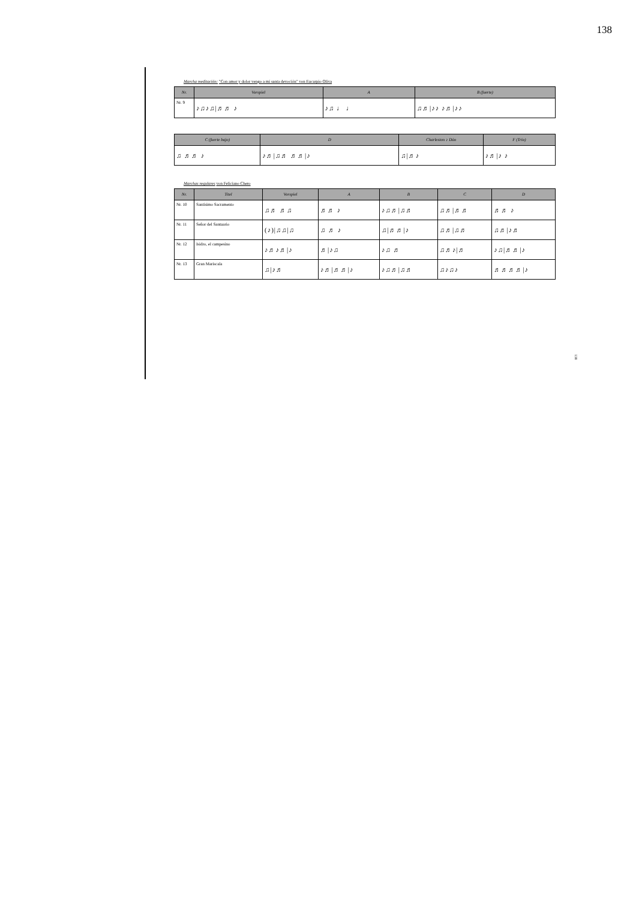138
Marcha meditación: "Con amor y dolor vengo a mi santa devoción" von Eucarpio Oliva
| Nr. | Vorspiel | A | B (fuerte) |
| --- | --- | --- | --- |
| Nr. 9 | ♪♫♪♫/♬♬ ♪ | ♪♫ ♩ ♩ | ♫♬/♪♪ ♪♬/♪♪ |
| C (fuerte bajo) | D | Charleston ♪ Dúo | F (Trío) |
| --- | --- | --- | --- |
| ♫ ♬♬ ♪ | ♪♬/♫♬ ♬♬/♪ | ♫/♬♪ | ♪♬/♪ ♪ |
Marchas regulares von Feliciano Chero
| Nr. | Titel | Vorspiel | A | B | C | D |
| --- | --- | --- | --- | --- | --- | --- |
| Nr. 10 | Santísimo Sacramento | ♫♬ ♬♫ | ♬♬ ♪ | ♪♫♬/♫♬ | ♫♬/♬♬ | ♬♬ ♪ |
| Nr. 11 | Señor del Santuario | (♪)/♫♫/♫ | ♫ ♬ ♪ | ♫/♬♬/♪ | ♫♬/♫♬ | ♫♬/♪♬ |
| Nr. 12 | Isidro, el campesino | ♪♬♪♬/♪ | ♬/♪♫ | ♪♫ ♬ | ♫♬♪/♬ | ♪♫/♬♬/♪ |
| Nr. 13 | Gran Mariscala | ♫/♪♬ | ♪♬/♬♬/♪ | ♪♫♬/♫♬ | ♫♪♫♪ | ♬♬♬♬/♪ |
138